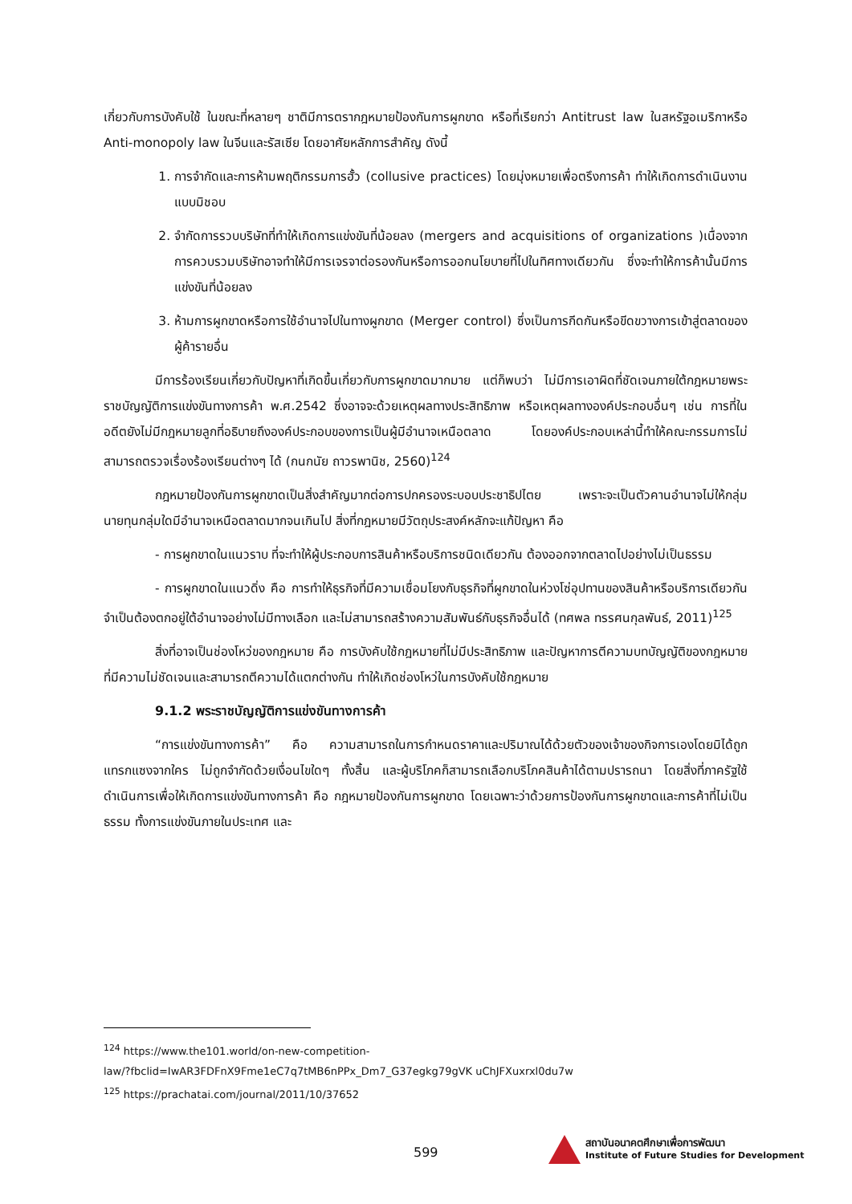เกี่ยวกับการบังคับใช้ ในขณะที่หลายๆ ชาติมีการตรากฎหมายป้องกันการผูกขาด หรือที่เรียกว่า Antitrust law ในสหรัฐอเมริกาหรือ Anti-monopoly law ในจีนและรัสเซีย โดยอาศัยหลักการสำคัญ ดังนี้
1. การจำกัดและการห้ามพฤติกรรมการฮั้ว (collusive practices) โดยมุ่งหมายเพื่อตรึงการค้า ทำให้เกิดการดำเนินงานแบบมิชอบ
2. จำกัดการรวบบริษัทที่ทำให้เกิดการแข่งขันที่น้อยลง (mergers and acquisitions of organizations )เนื่องจากการควบรวมบริษัทอาจทำให้มีการเจรจาต่อรองกันหรือการออกนโยบายที่ไปในทิศทางเดียวกัน ซึ่งจะทำให้การค้านั้นมีการแข่งขันที่น้อยลง
3. ห้ามการผูกขาดหรือการใช้อำนาจไปในทางผูกขาด (Merger control) ซึ่งเป็นการกีดกันหรือขีดขวางการเข้าสู่ตลาดของผู้ค้ารายอื่น
มีการร้องเรียนเกี่ยวกับปัญหาที่เกิดขึ้นเกี่ยวกับการผูกขาดมากมาย แต่ก็พบว่า ไม่มีการเอาผิดที่ชัดเจนภายใต้กฎหมายพระราชบัญญัติการแข่งขันทางการค้า พ.ศ.2542 ซึ่งอาจจะด้วยเหตุผลทางประสิทธิภาพ หรือเหตุผลทางองค์ประกอบอื่นๆ เช่น การที่ในอดีตยังไม่มีกฎหมายลูกที่อธิบายถึงองค์ประกอบของการเป็นผู้มีอำนาจเหนือตลาด โดยองค์ประกอบเหล่านี้ทำให้คณะกรรมการไม่สามารถตรวจเรื่องร้องเรียนต่างๆ ได้ (กนกนัย ถาวรพานิช, 2560)<sup>124</sup>
กฎหมายป้องกันการผูกขาดเป็นสิ่งสำคัญมากต่อการปกครองระบอบประชาธิปไตย เพราะจะเป็นตัวคานอำนาจไม่ให้กลุ่มนายทุนกลุ่มใดมีอำนาจเหนือตลาดมากจนเกินไป สิ่งที่กฎหมายมีวัตถุประสงค์หลักจะแก้ปัญหา คือ
- การผูกขาดในแนวราบ ที่จะทำให้ผู้ประกอบการสินค้าหรือบริการชนิดเดียวกัน ต้องออกจากตลาดไปอย่างไม่เป็นธรรม
- การผูกขาดในแนวดิ่ง คือ การทำให้ธุรกิจที่มีความเชื่อมโยงกับธุรกิจที่ผูกขาดในห่วงโซ่อุปทานของสินค้าหรือบริการเดียวกัน จำเป็นต้องตกอยู่ใต้อำนาจอย่างไม่มีทางเลือก และไม่สามารถสร้างความสัมพันธ์กับธุรกิจอื่นได้ (ทศพล ทรรศนกุลพันธ์, 2011)<sup>125</sup>
สิ่งที่อาจเป็นช่องโหว่ของกฎหมาย คือ การบังคับใช้กฎหมายที่ไม่มีประสิทธิภาพ และปัญหาการตีความบทบัญญัติของกฎหมายที่มีความไม่ชัดเจนและสามารถตีความได้แตกต่างกัน ทำให้เกิดช่องโหว่ในการบังคับใช้กฎหมาย
9.1.2 พระราชบัญญัติการแข่งขันทางการค้า
“การแข่งขันทางการค้า” คือ ความสามารถในการกำหนดราคาและปริมาณได้ด้วยตัวของเจ้าของกิจการเองโดยมิได้ถูกแทรกแซงจากใคร ไม่ถูกจำกัดด้วยเงื่อนไขใดๆ ทั้งสิ้น และผู้บริโภคก็สามารถเลือกบริโภคสินค้าได้ตามปรารถนา โดยสิ่งที่ภาครัฐใช้ดำเนินการเพื่อให้เกิดการแข่งขันทางการค้า คือ กฎหมายป้องกันการผูกขาด โดยเฉพาะว่าด้วยการป้องกันการผูกขาดและการค้าที่ไม่เป็นธรรม ทั้งการแข่งขันภายในประเทศ และ
<sup>124</sup> https://www.the101.world/on-new-competition-
law/?fbclid=IwAR3FDFnX9Fme1eC7q7tMB6nPPx_Dm7_G37egkg79gVK uChJFXuxrxl0du7w
<sup>125</sup> https://prachatai.com/journal/2011/10/37652
599
สถาบันอนาคตศึกษาเพื่อการพัฒนา
Institute of Future Studies for Development